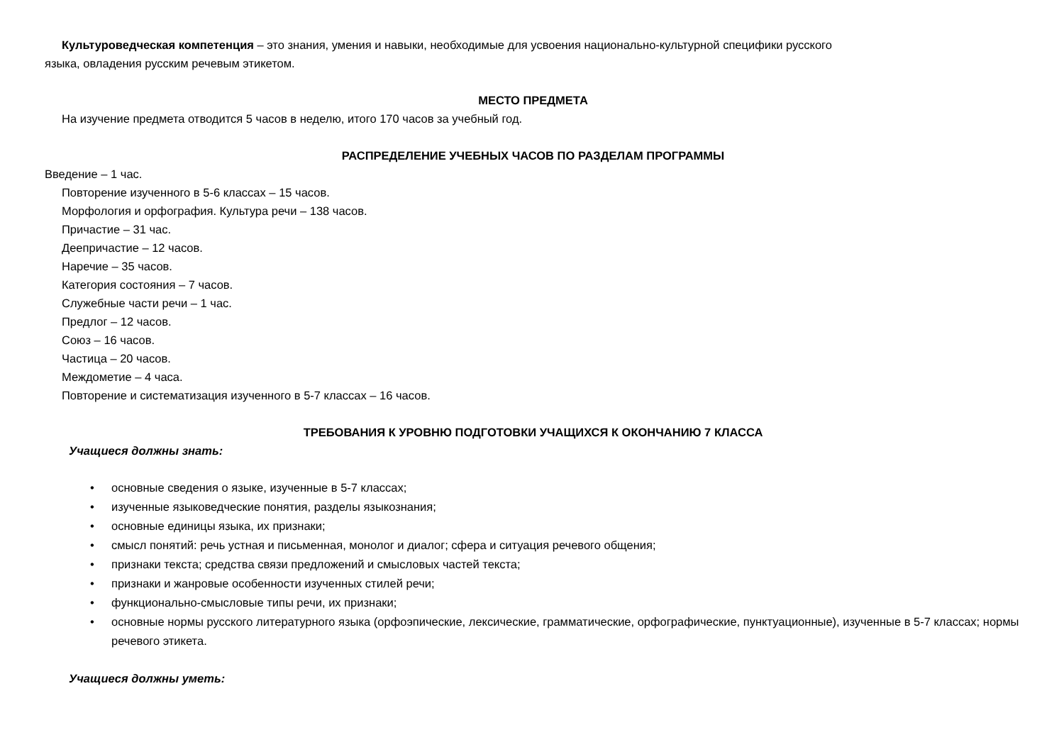Культуроведческая компетенция – это знания, умения и навыки, необходимые для усвоения национально-культурной специфики русского
языка, овладения русским речевым этикетом.
МЕСТО ПРЕДМЕТА
На изучение предмета отводится 5 часов в неделю, итого 170 часов за учебный год.
РАСПРЕДЕЛЕНИЕ УЧЕБНЫХ ЧАСОВ ПО РАЗДЕЛАМ ПРОГРАММЫ
Введение – 1 час.
Повторение изученного в 5-6 классах – 15 часов.
Морфология и орфография. Культура речи – 138 часов.
Причастие – 31 час.
Деепричастие – 12 часов.
Наречие – 35 часов.
Категория состояния – 7 часов.
Служебные части речи – 1 час.
Предлог – 12 часов.
Союз – 16 часов.
Частица – 20 часов.
Междометие – 4 часа.
Повторение и систематизация изученного в 5-7 классах – 16 часов.
ТРЕБОВАНИЯ К УРОВНЮ ПОДГОТОВКИ УЧАЩИХСЯ К ОКОНЧАНИЮ 7 КЛАССА
Учащиеся должны знать:
• основные сведения о языке, изученные в 5-7 классах;
• изученные языковедческие понятия, разделы языкознания;
• основные единицы языка, их признаки;
• смысл понятий: речь устная и письменная, монолог и диалог; сфера и ситуация речевого общения;
• признаки текста; средства связи предложений и смысловых частей текста;
• признаки и жанровые особенности изученных стилей речи;
• функционально-смысловые типы речи, их признаки;
• основные нормы русского литературного языка (орфоэпические, лексические, грамматические, орфографические, пунктуационные), изученные в 5-7 классах; нормы речевого этикета.
Учащиеся должны уметь: